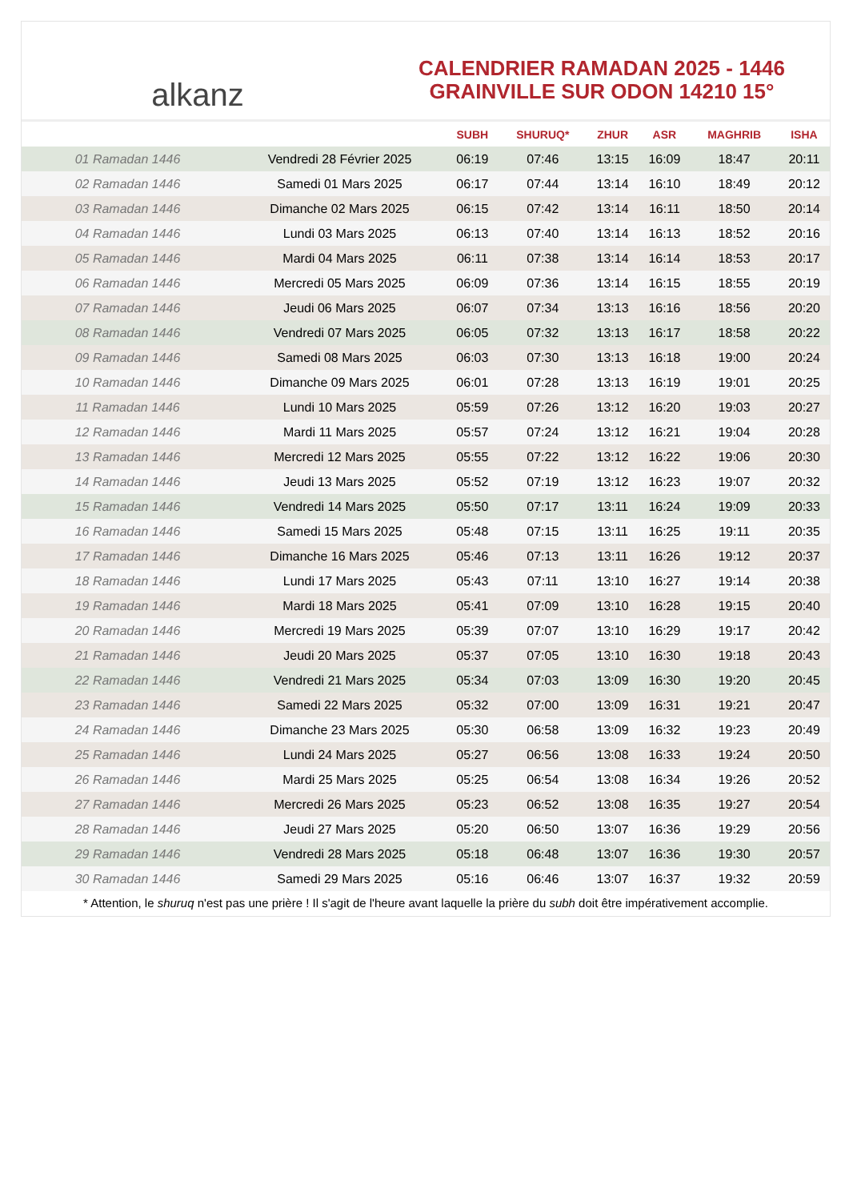alkanz
CALENDRIER RAMADAN 2025 - 1446
GRAINVILLE SUR ODON 14210 15°
| | | SUBH | SHURUQ* | ZHUR | ASR | MAGHRIB | ISHA |
| --- | --- | --- | --- | --- | --- | --- | --- |
| 01 Ramadan 1446 | Vendredi 28 Février 2025 | 06:19 | 07:46 | 13:15 | 16:09 | 18:47 | 20:11 |
| 02 Ramadan 1446 | Samedi 01 Mars 2025 | 06:17 | 07:44 | 13:14 | 16:10 | 18:49 | 20:12 |
| 03 Ramadan 1446 | Dimanche 02 Mars 2025 | 06:15 | 07:42 | 13:14 | 16:11 | 18:50 | 20:14 |
| 04 Ramadan 1446 | Lundi 03 Mars 2025 | 06:13 | 07:40 | 13:14 | 16:13 | 18:52 | 20:16 |
| 05 Ramadan 1446 | Mardi 04 Mars 2025 | 06:11 | 07:38 | 13:14 | 16:14 | 18:53 | 20:17 |
| 06 Ramadan 1446 | Mercredi 05 Mars 2025 | 06:09 | 07:36 | 13:14 | 16:15 | 18:55 | 20:19 |
| 07 Ramadan 1446 | Jeudi 06 Mars 2025 | 06:07 | 07:34 | 13:13 | 16:16 | 18:56 | 20:20 |
| 08 Ramadan 1446 | Vendredi 07 Mars 2025 | 06:05 | 07:32 | 13:13 | 16:17 | 18:58 | 20:22 |
| 09 Ramadan 1446 | Samedi 08 Mars 2025 | 06:03 | 07:30 | 13:13 | 16:18 | 19:00 | 20:24 |
| 10 Ramadan 1446 | Dimanche 09 Mars 2025 | 06:01 | 07:28 | 13:13 | 16:19 | 19:01 | 20:25 |
| 11 Ramadan 1446 | Lundi 10 Mars 2025 | 05:59 | 07:26 | 13:12 | 16:20 | 19:03 | 20:27 |
| 12 Ramadan 1446 | Mardi 11 Mars 2025 | 05:57 | 07:24 | 13:12 | 16:21 | 19:04 | 20:28 |
| 13 Ramadan 1446 | Mercredi 12 Mars 2025 | 05:55 | 07:22 | 13:12 | 16:22 | 19:06 | 20:30 |
| 14 Ramadan 1446 | Jeudi 13 Mars 2025 | 05:52 | 07:19 | 13:12 | 16:23 | 19:07 | 20:32 |
| 15 Ramadan 1446 | Vendredi 14 Mars 2025 | 05:50 | 07:17 | 13:11 | 16:24 | 19:09 | 20:33 |
| 16 Ramadan 1446 | Samedi 15 Mars 2025 | 05:48 | 07:15 | 13:11 | 16:25 | 19:11 | 20:35 |
| 17 Ramadan 1446 | Dimanche 16 Mars 2025 | 05:46 | 07:13 | 13:11 | 16:26 | 19:12 | 20:37 |
| 18 Ramadan 1446 | Lundi 17 Mars 2025 | 05:43 | 07:11 | 13:10 | 16:27 | 19:14 | 20:38 |
| 19 Ramadan 1446 | Mardi 18 Mars 2025 | 05:41 | 07:09 | 13:10 | 16:28 | 19:15 | 20:40 |
| 20 Ramadan 1446 | Mercredi 19 Mars 2025 | 05:39 | 07:07 | 13:10 | 16:29 | 19:17 | 20:42 |
| 21 Ramadan 1446 | Jeudi 20 Mars 2025 | 05:37 | 07:05 | 13:10 | 16:30 | 19:18 | 20:43 |
| 22 Ramadan 1446 | Vendredi 21 Mars 2025 | 05:34 | 07:03 | 13:09 | 16:30 | 19:20 | 20:45 |
| 23 Ramadan 1446 | Samedi 22 Mars 2025 | 05:32 | 07:00 | 13:09 | 16:31 | 19:21 | 20:47 |
| 24 Ramadan 1446 | Dimanche 23 Mars 2025 | 05:30 | 06:58 | 13:09 | 16:32 | 19:23 | 20:49 |
| 25 Ramadan 1446 | Lundi 24 Mars 2025 | 05:27 | 06:56 | 13:08 | 16:33 | 19:24 | 20:50 |
| 26 Ramadan 1446 | Mardi 25 Mars 2025 | 05:25 | 06:54 | 13:08 | 16:34 | 19:26 | 20:52 |
| 27 Ramadan 1446 | Mercredi 26 Mars 2025 | 05:23 | 06:52 | 13:08 | 16:35 | 19:27 | 20:54 |
| 28 Ramadan 1446 | Jeudi 27 Mars 2025 | 05:20 | 06:50 | 13:07 | 16:36 | 19:29 | 20:56 |
| 29 Ramadan 1446 | Vendredi 28 Mars 2025 | 05:18 | 06:48 | 13:07 | 16:36 | 19:30 | 20:57 |
| 30 Ramadan 1446 | Samedi 29 Mars 2025 | 05:16 | 06:46 | 13:07 | 16:37 | 19:32 | 20:59 |
* Attention, le shuruq n'est pas une prière ! Il s'agit de l'heure avant laquelle la prière du subh doit être impérativement accomplie.